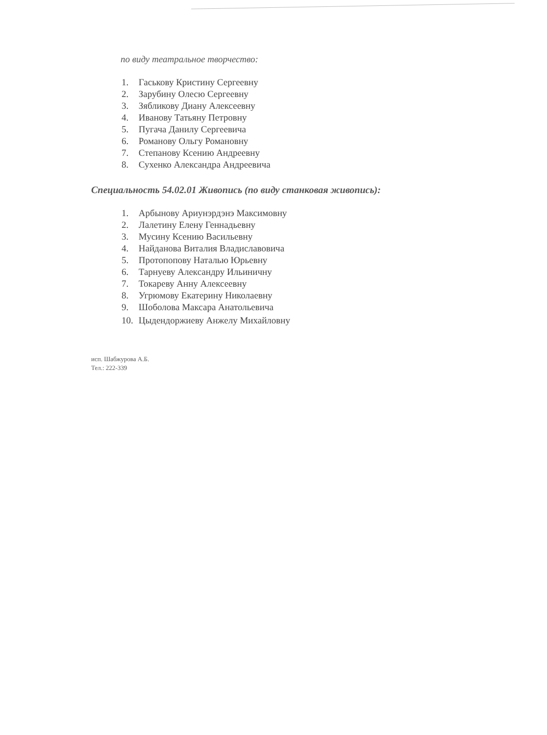по виду театральное творчество:
1. Гаськову Кристину Сергеевну
2. Зарубину Олесю Сергеевну
3. Зябликову Диану Алексеевну
4. Иванову Татьяну Петровну
5. Пугача Данилу Сергеевича
6. Романову Ольгу Романовну
7. Степанову Ксению Андреевну
8. Сухенко Александра Андреевича
Специальность 54.02.01 Живопись (по виду станковая живопись):
1. Арбынову Ариунэрдэнэ Максимовну
2. Лалетину Елену Геннадьевну
3. Мусину Ксению Васильевну
4. Найданова Виталия Владиславовича
5. Протопопову Наталью Юрьевну
6. Тарнуеву Александру Ильиничну
7. Токареву Анну Алексеевну
8. Угрюмову Екатерину Николаевну
9. Шоболова Максара Анатольевича
10. Цыдендоржиеву Анжелу Михайловну
исп. Шабжурова А.Б.
Тел.: 222-339